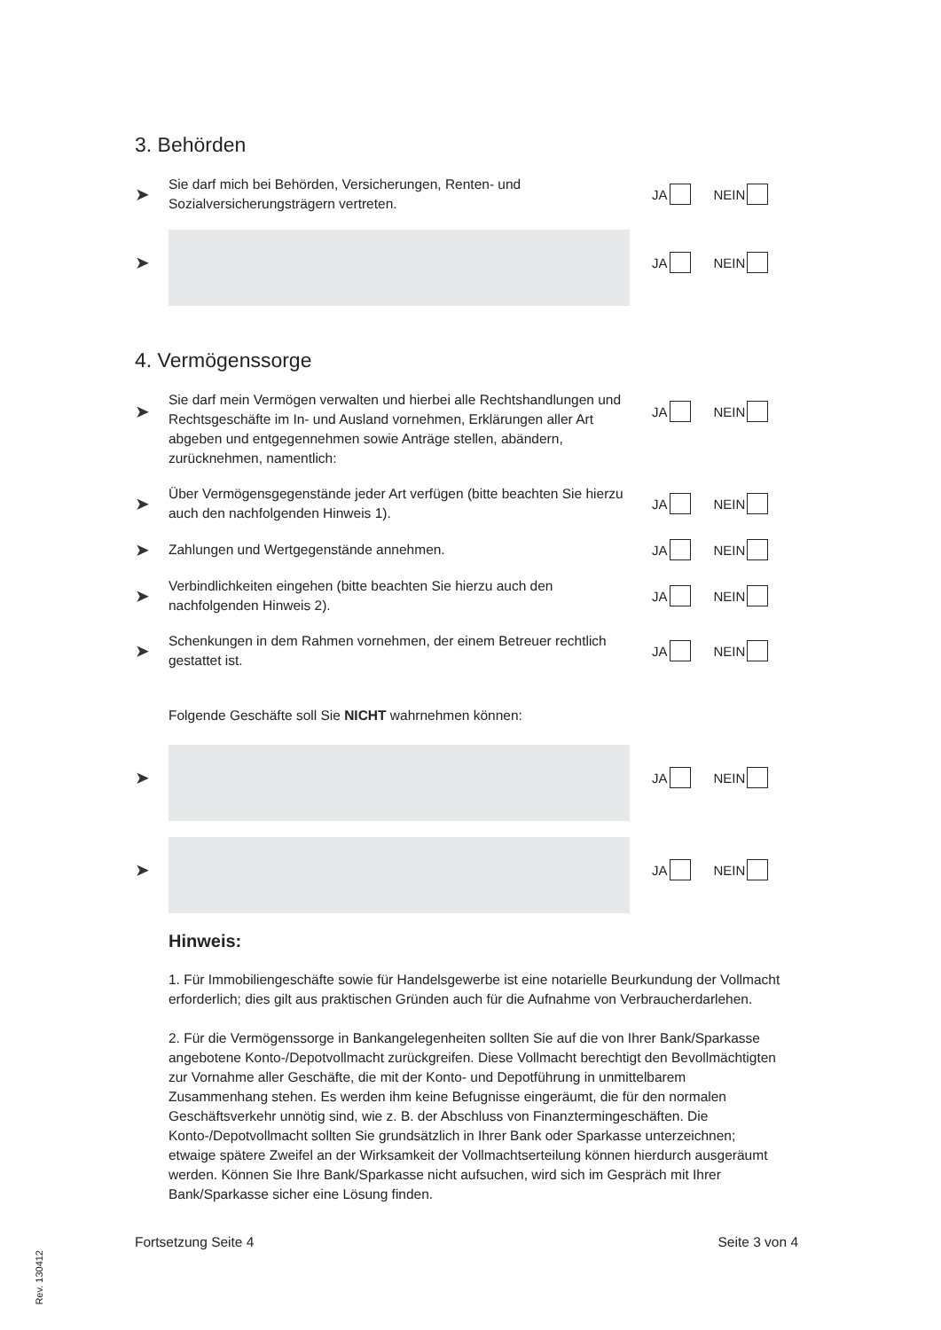3. Behörden
➤
Sie darf mich bei Behörden, Versicherungen, Renten- und Sozialversicherungsträgern vertreten.
JA NEIN
➤
JA NEIN
4. Vermögenssorge
➤
Sie darf mein Vermögen verwalten und hierbei alle Rechtshandlungen und Rechtsgeschäfte im In- und Ausland vornehmen, Erklärungen aller Art abgeben und entgegennehmen sowie Anträge stellen, abändern, zurücknehmen, namentlich:
JA NEIN
➤
Über Vermögensgegenstände jeder Art verfügen (bitte beachten Sie hierzu auch den nachfolgenden Hinweis 1).
JA NEIN
➤
Zahlungen und Wertgegenstände annehmen.
JA NEIN
➤
Verbindlichkeiten eingehen (bitte beachten Sie hierzu auch den nachfolgenden Hinweis 2).
JA NEIN
➤
Schenkungen in dem Rahmen vornehmen, der einem Betreuer rechtlich gestattet ist.
JA NEIN
Folgende Geschäfte soll Sie NICHT wahrnehmen können:
➤
JA NEIN
➤
JA NEIN
Hinweis:
1. Für Immobiliengeschäfte sowie für Handelsgewerbe ist eine notarielle Beurkundung der Vollmacht erforderlich; dies gilt aus praktischen Gründen auch für die Aufnahme von Verbraucherdarlehen.
2. Für die Vermögenssorge in Bankangelegenheiten sollten Sie auf die von Ihrer Bank/Sparkasse angebotene Konto-/Depotvollmacht zurückgreifen. Diese Vollmacht berechtigt den Bevollmächtigten zur Vornahme aller Geschäfte, die mit der Konto- und Depotführung in unmittelbarem Zusammenhang stehen. Es werden ihm keine Befugnisse eingeräumt, die für den normalen Geschäftsverkehr unnötig sind, wie z. B. der Abschluss von Finanztermingeschäften. Die Konto-/Depotvollmacht sollten Sie grundsätzlich in Ihrer Bank oder Sparkasse unterzeichnen; etwaige spätere Zweifel an der Wirksamkeit der Vollmachtserteilung können hierdurch ausgeräumt werden. Können Sie Ihre Bank/Sparkasse nicht aufsuchen, wird sich im Gespräch mit Ihrer Bank/Sparkasse sicher eine Lösung finden.
Fortsetzung Seite 4 Seite 3 von 4
Rev. 130412